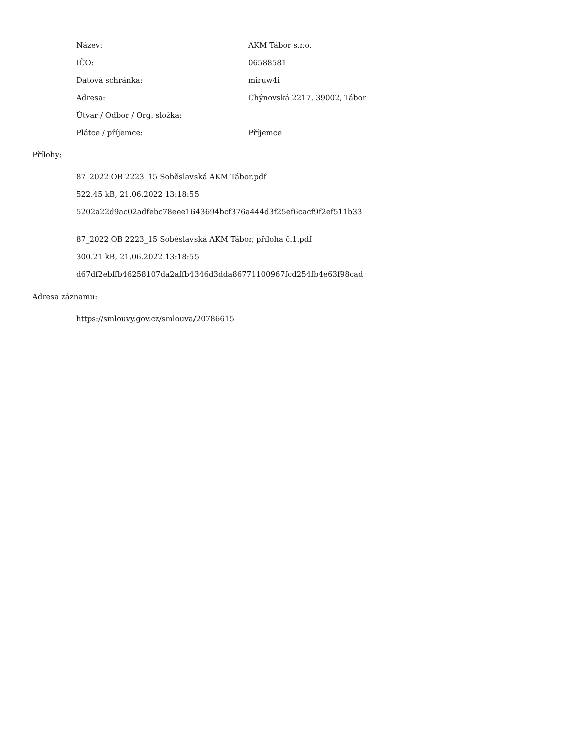| Název: | AKM Tábor s.r.o. |
| IČO: | 06588581 |
| Datová schránka: | miruw4i |
| Adresa: | Chýnovská 2217, 39002, Tábor |
| Útvar / Odbor / Org. složka: | |
| Plátce / příjemce: | Příjemce |
Přílohy:
87_2022 OB 2223_15 Soběslavská AKM Tábor.pdf
522.45 kB, 21.06.2022 13:18:55
5202a22d9ac02adfebc78eee1643694bcf376a444d3f25ef6cacf9f2ef511b33
87_2022 OB 2223_15 Soběslavská AKM Tábor, příloha č.1.pdf
300.21 kB, 21.06.2022 13:18:55
d67df2ebffb46258107da2affb4346d3dda86771100967fcd254fb4e63f98cad
Adresa záznamu:
https://smlouvy.gov.cz/smlouva/20786615